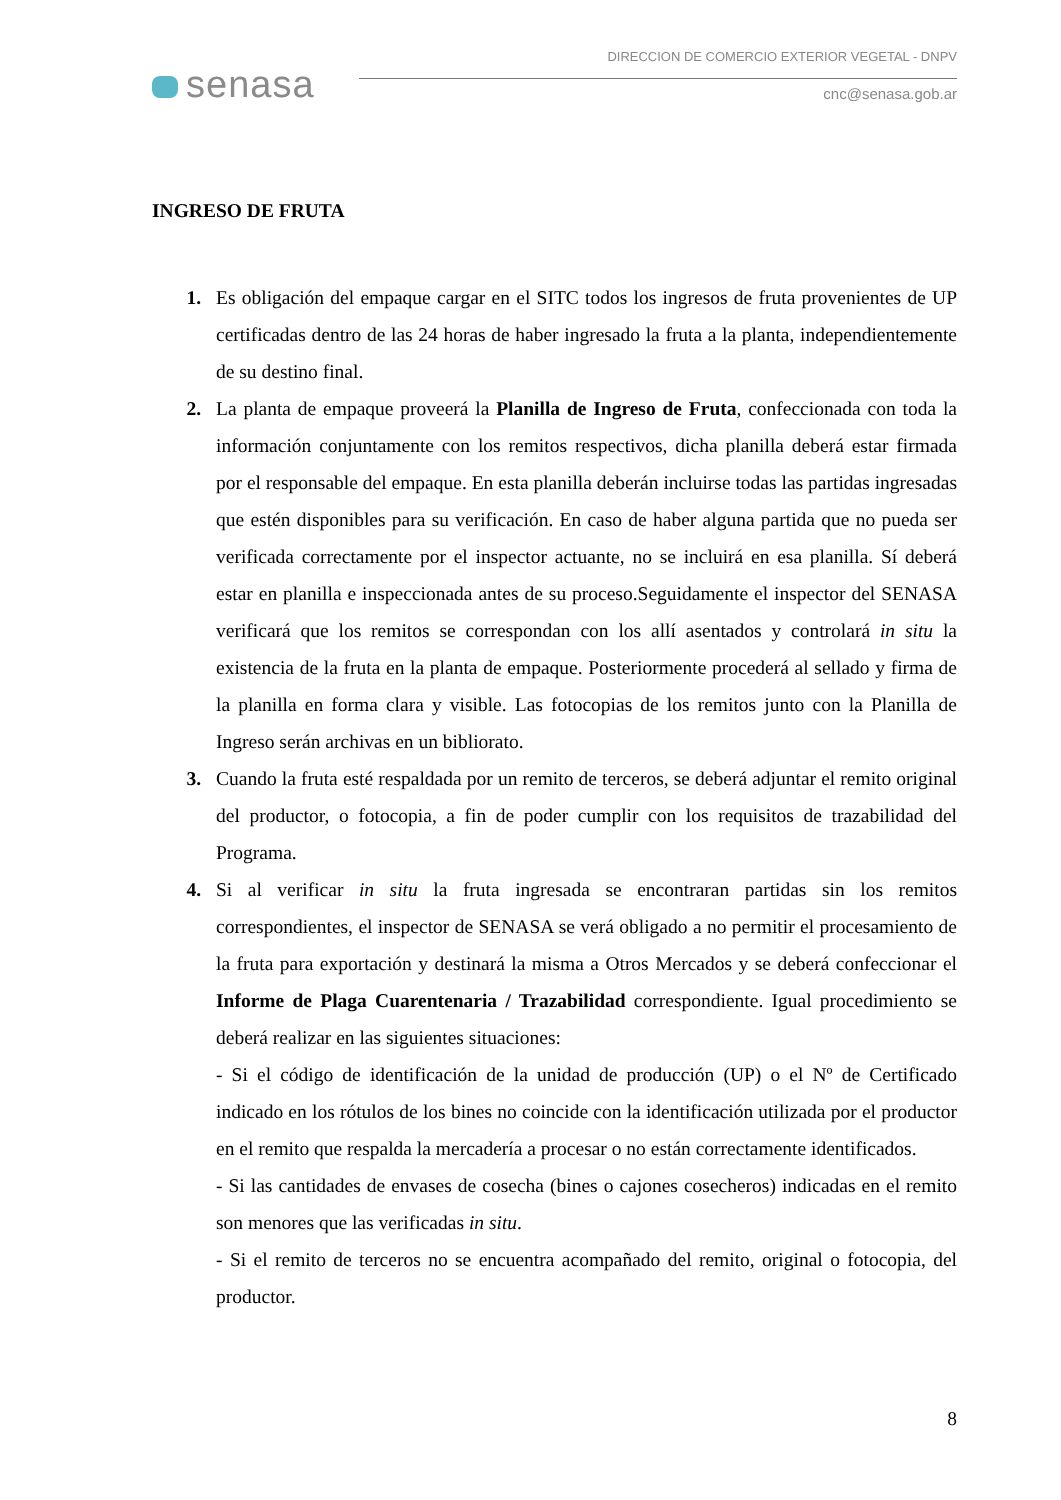senasa
DIRECCION DE COMERCIO EXTERIOR VEGETAL - DNPV
cnc@senasa.gob.ar
INGRESO DE FRUTA
1. Es obligación del empaque cargar en el SITC todos los ingresos de fruta provenientes de UP certificadas dentro de las 24 horas de haber ingresado la fruta a la planta, independientemente de su destino final.
2. La planta de empaque proveerá la Planilla de Ingreso de Fruta, confeccionada con toda la información conjuntamente con los remitos respectivos, dicha planilla deberá estar firmada por el responsable del empaque. En esta planilla deberán incluirse todas las partidas ingresadas que estén disponibles para su verificación. En caso de haber alguna partida que no pueda ser verificada correctamente por el inspector actuante, no se incluirá en esa planilla. Sí deberá estar en planilla e inspeccionada antes de su proceso.Seguidamente el inspector del SENASA verificará que los remitos se correspondan con los allí asentados y controlará in situ la existencia de la fruta en la planta de empaque. Posteriormente procederá al sellado y firma de la planilla en forma clara y visible. Las fotocopias de los remitos junto con la Planilla de Ingreso serán archivas en un bibliorato.
3. Cuando la fruta esté respaldada por un remito de terceros, se deberá adjuntar el remito original del productor, o fotocopia, a fin de poder cumplir con los requisitos de trazabilidad del Programa.
4. Si al verificar in situ la fruta ingresada se encontraran partidas sin los remitos correspondientes, el inspector de SENASA se verá obligado a no permitir el procesamiento de la fruta para exportación y destinará la misma a Otros Mercados y se deberá confeccionar el Informe de Plaga Cuarentenaria / Trazabilidad correspondiente. Igual procedimiento se deberá realizar en las siguientes situaciones:
- Si el código de identificación de la unidad de producción (UP) o el Nº de Certificado indicado en los rótulos de los bines no coincide con la identificación utilizada por el productor en el remito que respalda la mercadería a procesar o no están correctamente identificados.
- Si las cantidades de envases de cosecha (bines o cajones cosecheros) indicadas en el remito son menores que las verificadas in situ.
- Si el remito de terceros no se encuentra acompañado del remito, original o fotocopia, del productor.
8